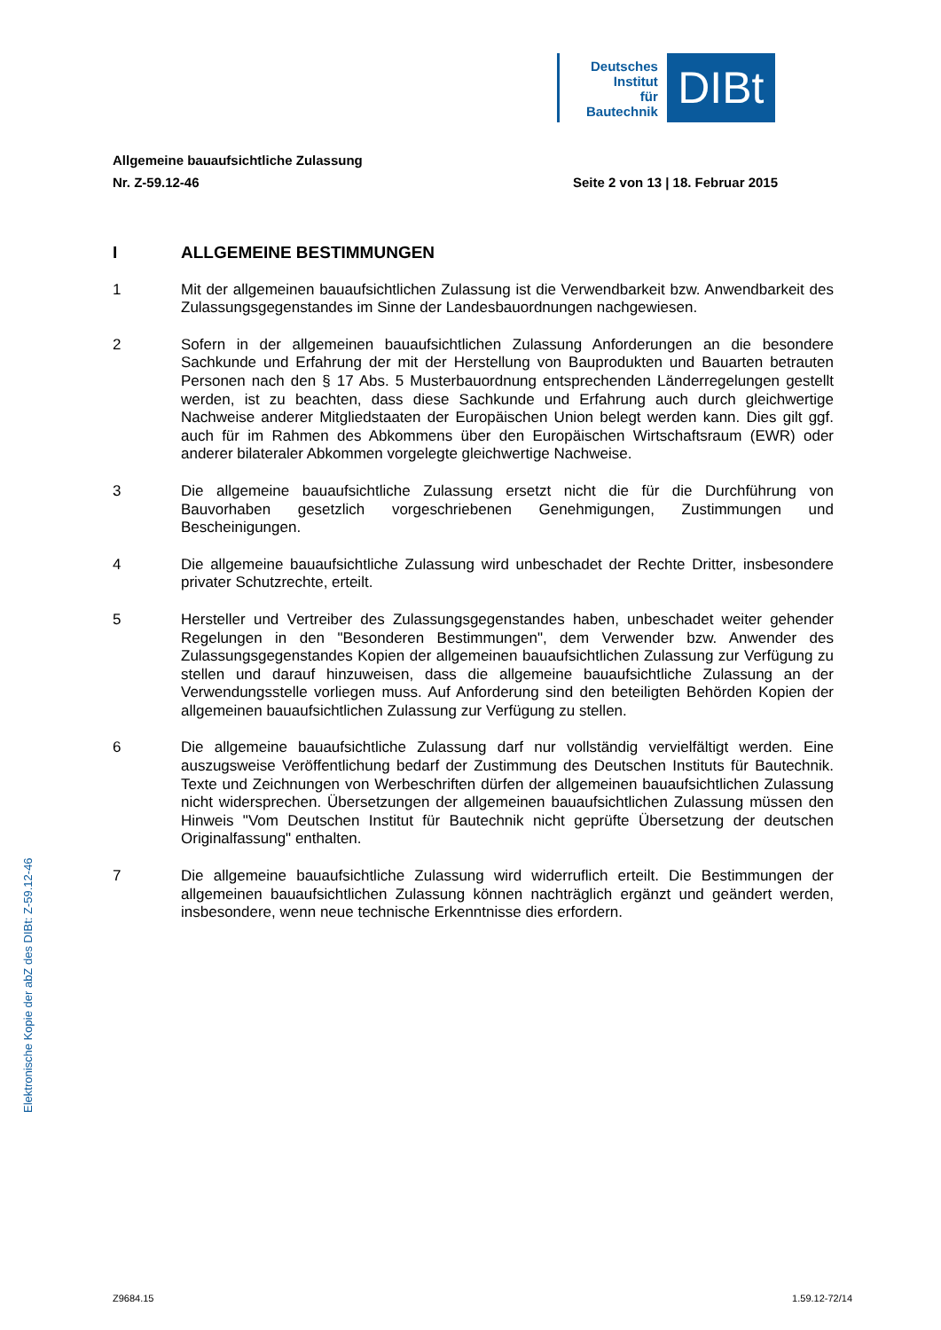Deutsches
Institut
für
Bautechnik
DIBt
Allgemeine bauaufsichtliche Zulassung
Nr. Z-59.12-46 Seite 2 von 13 | 18. Februar 2015
I ALLGEMEINE BESTIMMUNGEN
1 Mit der allgemeinen bauaufsichtlichen Zulassung ist die Verwendbarkeit bzw. Anwendbarkeit des Zulassungsgegenstandes im Sinne der Landesbauordnungen nachgewiesen.
2 Sofern in der allgemeinen bauaufsichtlichen Zulassung Anforderungen an die besondere Sachkunde und Erfahrung der mit der Herstellung von Bauprodukten und Bauarten betrauten Personen nach den § 17 Abs. 5 Musterbauordnung entsprechenden Länderregelungen gestellt werden, ist zu beachten, dass diese Sachkunde und Erfahrung auch durch gleichwertige Nachweise anderer Mitgliedstaaten der Europäischen Union belegt werden kann. Dies gilt ggf. auch für im Rahmen des Abkommens über den Europäischen Wirtschaftsraum (EWR) oder anderer bilateraler Abkommen vorgelegte gleichwertige Nachweise.
3 Die allgemeine bauaufsichtliche Zulassung ersetzt nicht die für die Durchführung von Bauvorhaben gesetzlich vorgeschriebenen Genehmigungen, Zustimmungen und Bescheinigungen.
4 Die allgemeine bauaufsichtliche Zulassung wird unbeschadet der Rechte Dritter, insbesondere privater Schutzrechte, erteilt.
5 Hersteller und Vertreiber des Zulassungsgegenstandes haben, unbeschadet weiter gehender Regelungen in den "Besonderen Bestimmungen", dem Verwender bzw. Anwender des Zulassungsgegenstandes Kopien der allgemeinen bauaufsichtlichen Zulassung zur Verfügung zu stellen und darauf hinzuweisen, dass die allgemeine bauaufsichtliche Zulassung an der Verwendungsstelle vorliegen muss. Auf Anforderung sind den beteiligten Behörden Kopien der allgemeinen bauaufsichtlichen Zulassung zur Verfügung zu stellen.
6 Die allgemeine bauaufsichtliche Zulassung darf nur vollständig vervielfältigt werden. Eine auszugsweise Veröffentlichung bedarf der Zustimmung des Deutschen Instituts für Bautechnik. Texte und Zeichnungen von Werbeschriften dürfen der allgemeinen bauaufsichtlichen Zulassung nicht widersprechen. Übersetzungen der allgemeinen bauaufsichtlichen Zulassung müssen den Hinweis "Vom Deutschen Institut für Bautechnik nicht geprüfte Übersetzung der deutschen Originalfassung" enthalten.
7 Die allgemeine bauaufsichtliche Zulassung wird widerruflich erteilt. Die Bestimmungen der allgemeinen bauaufsichtlichen Zulassung können nachträglich ergänzt und geändert werden, insbesondere, wenn neue technische Erkenntnisse dies erfordern.
Elektronische Kopie der abZ des DIBt: Z-59.12-46
Z9684.15 1.59.12-72/14